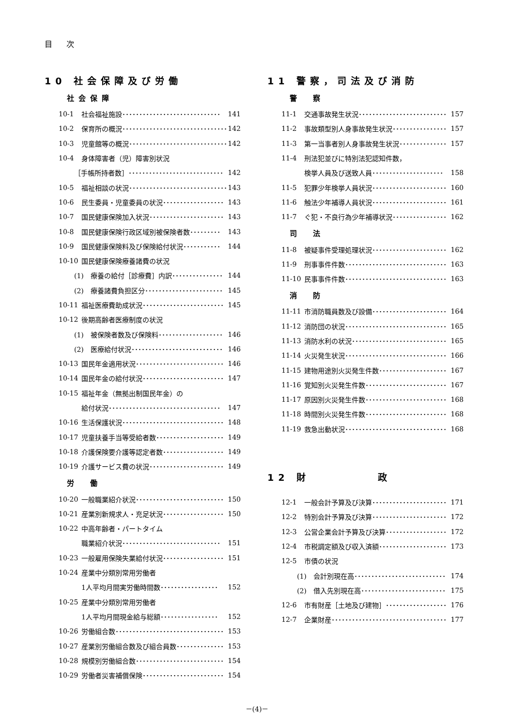目 次
10 社会保障及び労働
社会保障
10-1 社会福祉施設･････････････････････････････ 141
10-2 保育所の概況･･･････････････････････････････ 142
10-3 児童館等の概況･････････････････････････････ 142
10-4 身体障害者（児）障害別状況
［手帳所持者数］････････････････････････････ 142
10-5 福祉相談の状況･････････････････････････････ 143
10-6 民生委員・児童委員の状況･･････････････････ 143
10-7 国民健康保険加入状況･･････････････････････ 143
10-8 国民健康保険行政区域別被保険者数･････････ 143
10-9 国民健康保険料及び保険給付状況･･･････････ 144
10-10 国民健康保険療養諸費の状況
(1)　療養の給付［診療費］内訳･･･････････････ 144
(2)　療養諸費負担区分･･･････････････････････ 145
10-11 福祉医療費助成状況････････････････････････ 145
10-12 後期高齢者医療制度の状況
(1)　被保険者数及び保険料･･･････････････････ 146
(2)　医療給付状況･･･････････････････････････ 146
10-13 国民年金適用状況･･････････････････････････ 146
10-14 国民年金の給付状況････････････････････････ 147
10-15 福祉年金（無拠出制国民年金）の
給付状況･････････････････････････････････ 147
10-16 生活保護状況･･････････････････････････････ 148
10-17 児童扶養手当等受給者数････････････････････ 149
10-18 介護保険要介護等認定者数･･････････････････ 149
10-19 介護サービス費の状況･･････････････････････ 149
労　働
10-20 一般職業紹介状況･･････････････････････････ 150
10-21 産業別新規求人・充足状況･･････････････････ 150
10-22 中高年齢者・パートタイム
職業紹介状況･････････････････････････････ 151
10-23 一般雇用保険失業給付状況･･････････････････ 151
10-24 産業中分類別常用労働者
1人平均月間実労働時間数･････････････････ 152
10-25 産業中分類別常用労働者
1人平均月間現金給与総額･････････････････ 152
10-26 労働組合数････････････････････････････････ 153
10-27 産業別労働組合数及び組合員数･･････････････ 153
10-28 規模別労働組合数･･････････････････････････ 154
10-29 労働者災害補償保険････････････････････････ 154
11 警察，司法及び消防
警　察
11-1 交通事故発生状況･･････････････････････････ 157
11-2 事故類型別人身事故発生状況････････････････ 157
11-3 第一当事者別人身事故発生状況･･････････････ 157
11-4 刑法犯並びに特別法犯認知件数，
検挙人員及び送致人員･････････････････････ 158
11-5 犯罪少年検挙人員状況･･････････････････････ 160
11-6 触法少年補導人員状況･･････････････････････ 161
11-7 ぐ犯・不良行為少年補導状況････････････････ 162
司　法
11-8 被疑事件受理処理状況･･････････････････････ 162
11-9 刑事事件件数･･････････････････････････････ 163
11-10 民事事件件数･･････････････････････････････ 163
消　防
11-11 市消防職員数及び設備･･････････････････････ 164
11-12 消防団の状況･･････････････････････････････ 165
11-13 消防水利の状況････････････････････････････ 165
11-14 火災発生状況･･････････････････････････････ 166
11-15 建物用途別火災発生件数････････････････････ 167
11-16 覚知別火災発生件数････････････････････････ 167
11-17 原因別火災発生件数････････････････････････ 168
11-18 時間別火災発生件数････････････････････････ 168
11-19 救急出動状況･･････････････････････････････ 168
12 財　　　　　政
12-1 一般会計予算及び決算･･････････････････････ 171
12-2 特別会計予算及び決算･･････････････････････ 172
12-3 公営企業会計予算及び決算･･････････････････ 172
12-4 市税調定額及び収入済額････････････････････ 173
12-5 市債の状況
(1)　会計別現在高･･･････････････････････････ 174
(2)　借入先別現在高･････････････････････････ 175
12-6 市有財産［土地及び建物］･･････････････････ 176
12-7 企業財産･･････････････････････････････････ 177
－(4)－